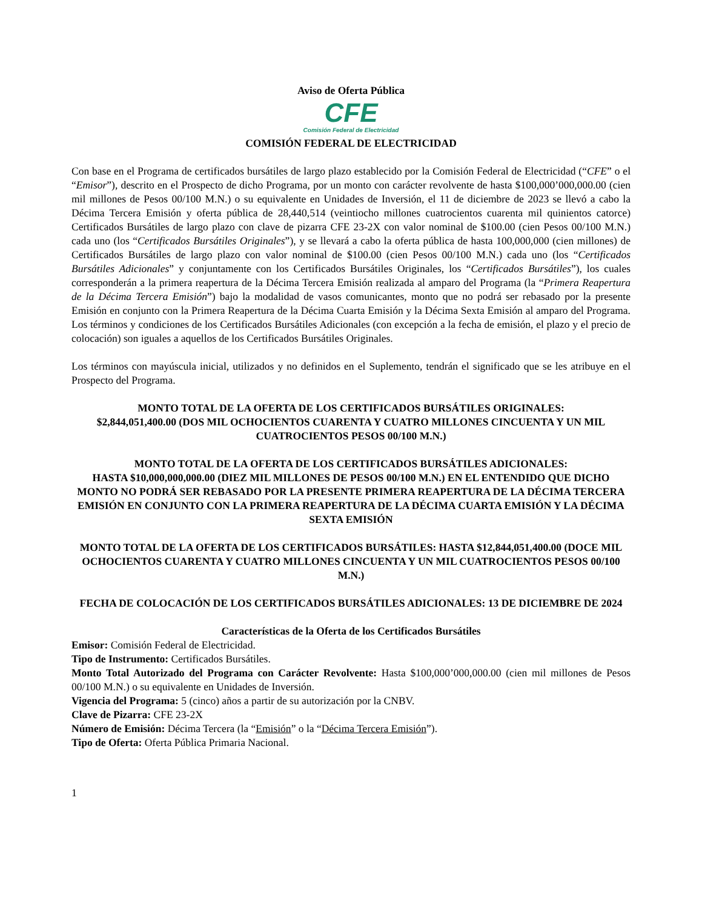Aviso de Oferta Pública
CFE
Comisión Federal de Electricidad
COMISIÓN FEDERAL DE ELECTRICIDAD
Con base en el Programa de certificados bursátiles de largo plazo establecido por la Comisión Federal de Electricidad (“CFE” o el “Emisor”), descrito en el Prospecto de dicho Programa, por un monto con carácter revolvente de hasta $100,000’000,000.00 (cien mil millones de Pesos 00/100 M.N.) o su equivalente en Unidades de Inversión, el 11 de diciembre de 2023 se llevó a cabo la Décima Tercera Emisión y oferta pública de 28,440,514 (veintiocho millones cuatrocientos cuarenta mil quinientos catorce) Certificados Bursátiles de largo plazo con clave de pizarra CFE 23-2X con valor nominal de $100.00 (cien Pesos 00/100 M.N.) cada uno (los “Certificados Bursátiles Originales”), y se llevará a cabo la oferta pública de hasta 100,000,000 (cien millones) de Certificados Bursátiles de largo plazo con valor nominal de $100.00 (cien Pesos 00/100 M.N.) cada uno (los “Certificados Bursátiles Adicionales” y conjuntamente con los Certificados Bursátiles Originales, los “Certificados Bursátiles”), los cuales corresponderán a la primera reapertura de la Décima Tercera Emisión realizada al amparo del Programa (la “Primera Reapertura de la Décima Tercera Emisión”) bajo la modalidad de vasos comunicantes, monto que no podrá ser rebasado por la presente Emisión en conjunto con la Primera Reapertura de la Décima Cuarta Emisión y la Décima Sexta Emisión al amparo del Programa. Los términos y condiciones de los Certificados Bursátiles Adicionales (con excepción a la fecha de emisión, el plazo y el precio de colocación) son iguales a aquellos de los Certificados Bursátiles Originales.
Los términos con mayúscula inicial, utilizados y no definidos en el Suplemento, tendrán el significado que se les atribuye en el Prospecto del Programa.
MONTO TOTAL DE LA OFERTA DE LOS CERTIFICADOS BURSÁTILES ORIGINALES:
$2,844,051,400.00 (DOS MIL OCHOCIENTOS CUARENTA Y CUATRO MILLONES CINCUENTA Y UN MIL CUATROCIENTOS PESOS 00/100 M.N.)
MONTO TOTAL DE LA OFERTA DE LOS CERTIFICADOS BURSÁTILES ADICIONALES:
HASTA $10,000,000,000.00 (DIEZ MIL MILLONES DE PESOS 00/100 M.N.) EN EL ENTENDIDO QUE DICHO MONTO NO PODRÁ SER REBASADO POR LA PRESENTE PRIMERA REAPERTURA DE LA DÉCIMA TERCERA EMISIÓN EN CONJUNTO CON LA PRIMERA REAPERTURA DE LA DÉCIMA CUARTA EMISIÓN Y LA DÉCIMA SEXTA EMISIÓN
MONTO TOTAL DE LA OFERTA DE LOS CERTIFICADOS BURSÁTILES: HASTA $12,844,051,400.00 (DOCE MIL OCHOCIENTOS CUARENTA Y CUATRO MILLONES CINCUENTA Y UN MIL CUATROCIENTOS PESOS 00/100 M.N.)
FECHA DE COLOCACIÓN DE LOS CERTIFICADOS BURSÁTILES ADICIONALES: 13 DE DICIEMBRE DE 2024
Características de la Oferta de los Certificados Bursátiles
Emisor: Comisión Federal de Electricidad.
Tipo de Instrumento: Certificados Bursátiles.
Monto Total Autorizado del Programa con Carácter Revolvente: Hasta $100,000’000,000.00 (cien mil millones de Pesos 00/100 M.N.) o su equivalente en Unidades de Inversión.
Vigencia del Programa: 5 (cinco) años a partir de su autorización por la CNBV.
Clave de Pizarra: CFE 23-2X
Número de Emisión: Décima Tercera (la “Emisión” o la “Décima Tercera Emisión”).
Tipo de Oferta: Oferta Pública Primaria Nacional.
1